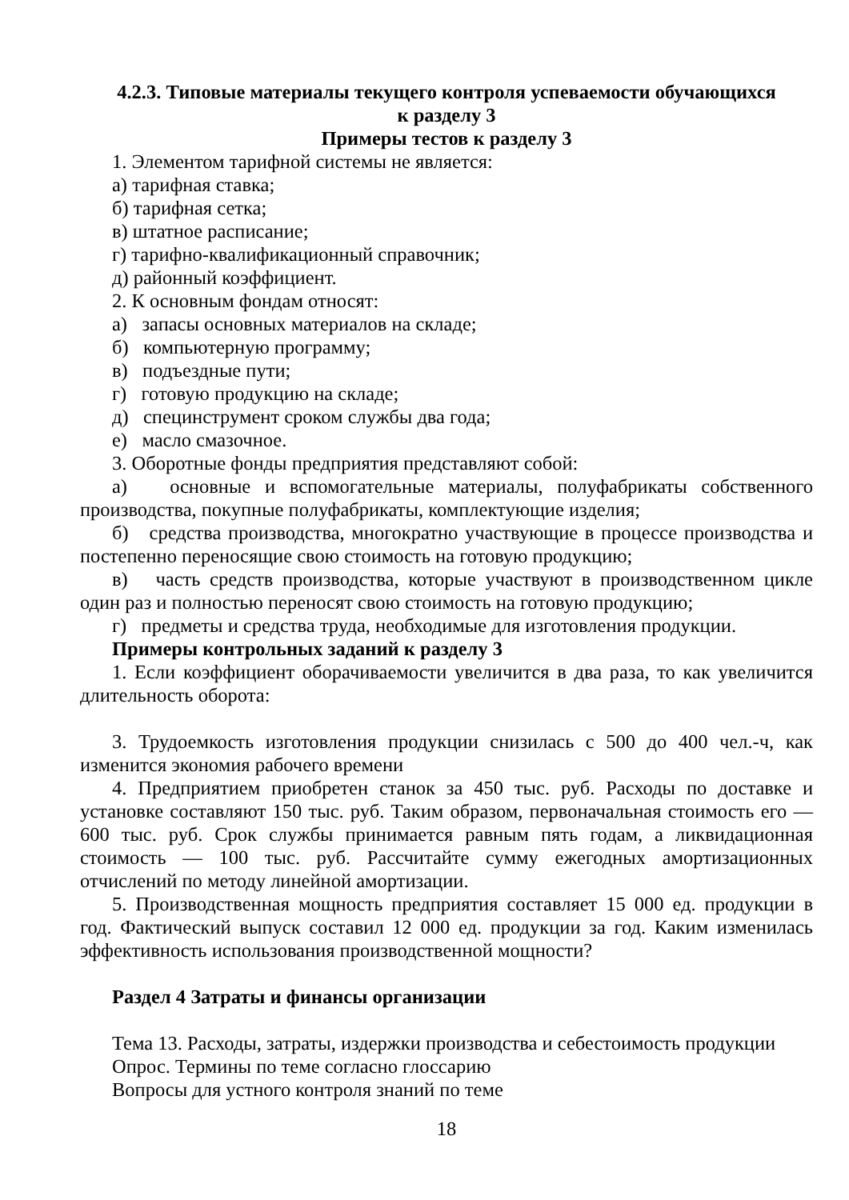4.2.3. Типовые материалы текущего контроля успеваемости обучающихся
к разделу 3
Примеры тестов к разделу 3
1. Элементом тарифной системы не является:
а) тарифная ставка;
б) тарифная сетка;
в) штатное расписание;
г) тарифно-квалификационный справочник;
д) районный коэффициент.
2. К основным фондам относят:
а) запасы основных материалов на складе;
б) компьютерную программу;
в) подъездные пути;
г) готовую продукцию на складе;
д) специнструмент сроком службы два года;
е) масло смазочное.
3. Оборотные фонды предприятия представляют собой:
а) основные и вспомогательные материалы, полуфабрикаты собственного производства, покупные полуфабрикаты, комплектующие изделия;
б) средства производства, многократно участвующие в процессе производства и постепенно переносящие свою стоимость на готовую продукцию;
в) часть средств производства, которые участвуют в производственном цикле один раз и полностью переносят свою стоимость на готовую продукцию;
г) предметы и средства труда, необходимые для изготовления продукции.
Примеры контрольных заданий к разделу 3
1. Если коэффициент оборачиваемости увеличится в два раза, то как увеличится длительность оборота:
3. Трудоемкость изготовления продукции снизилась с 500 до 400 чел.-ч, как изменится экономия рабочего времени
4. Предприятием приобретен станок за 450 тыс. руб. Расходы по доставке и установке составляют 150 тыс. руб. Таким образом, первоначальная стоимость его — 600 тыс. руб. Срок службы принимается равным пять годам, а ликвидационная стоимость — 100 тыс. руб. Рассчитайте сумму ежегодных амортизационных отчислений по методу линейной амортизации.
5. Производственная мощность предприятия составляет 15 000 ед. продукции в год. Фактический выпуск составил 12 000 ед. продукции за год. Каким изменилась эффективность использования производственной мощности?
Раздел 4 Затраты и финансы организации
Тема 13. Расходы, затраты, издержки производства и себестоимость продукции
Опрос. Термины по теме согласно глоссарию
Вопросы для устного контроля знаний по теме
18